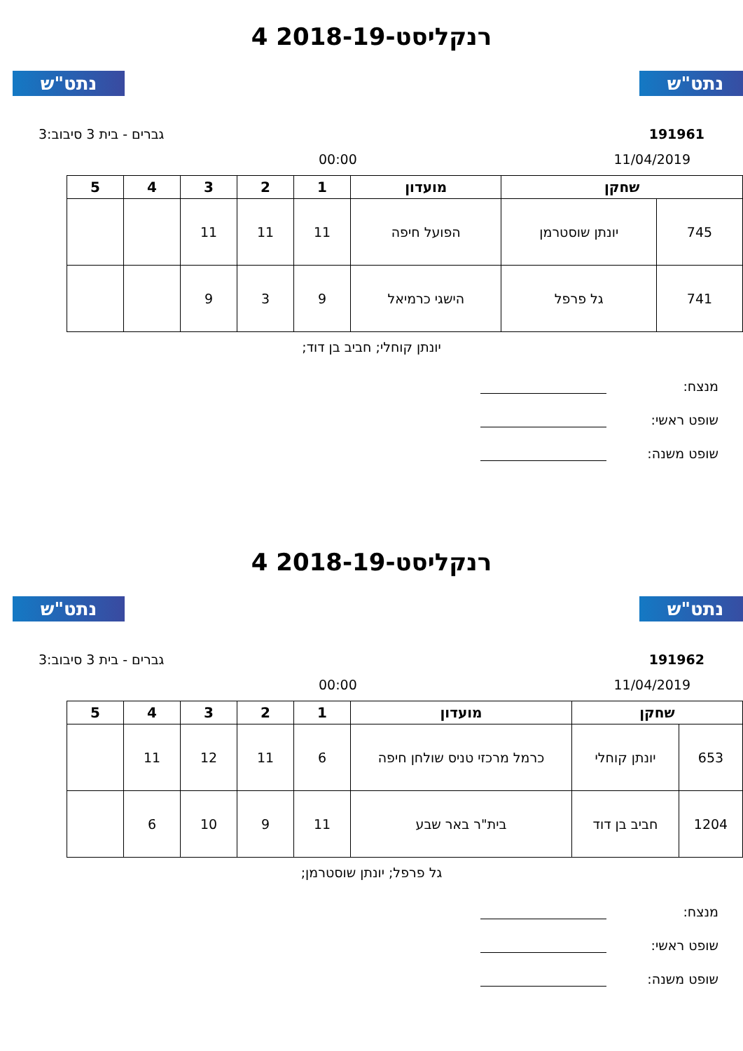נתט"ש נתט"ש
רנקליסט-2018-19 4
191961 גברים - בית 3 סיבוב:3
11/04/2019 00:00
| שחקן | | מועדון | 1 | 2 | 3 | 4 | 5 |
| --- | --- | --- | --- | --- | --- | --- | --- |
| 745 | יונתן שוסטרמן | הפועל חיפה | 11 | 11 | 11 | | |
| 741 | גל פרפל | הישגי כרמיאל | 9 | 3 | 9 | | |
יונתן קוחלי; חביב בן דוד;
מנצח:
שופט ראשי:
שופט משנה:
נתט"ש נתט"ש
רנקליסט-2018-19 4
191962 גברים - בית 3 סיבוב:3
11/04/2019 00:00
| שחקן | | מועדון | 1 | 2 | 3 | 4 | 5 |
| --- | --- | --- | --- | --- | --- | --- | --- |
| 653 | יונתן קוחלי | כרמל מרכזי טניס שולחן חיפה | 6 | 11 | 12 | 11 | |
| 1204 | חביב בן דוד | בית"ר באר שבע | 11 | 9 | 10 | 6 | |
גל פרפל; יונתן שוסטרמן;
מנצח:
שופט ראשי:
שופט משנה: